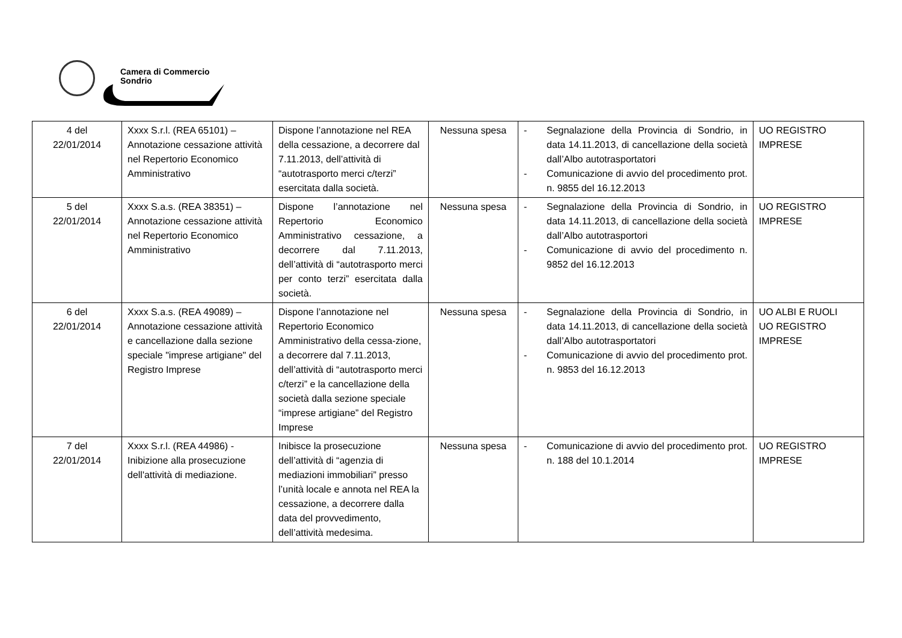Camera di Commercio
Sondrio
| 4 del 22/01/2014 | Xxxx S.r.l. (REA 65101) – Annotazione cessazione attività nel Repertorio Economico Amministrativo | Dispone l’annotazione nel REA della cessazione, a decorrere dal 7.11.2013, dell’attività di “autotrasporto merci c/terzi” esercitata dalla società. | Nessuna spesa | - Segnalazione della Provincia di Sondrio, in data 14.11.2013, di cancellazione della società dall’Albo autotrasportatori - Comunicazione di avvio del procedimento prot. n. 9855 del 16.12.2013 | UO REGISTRO IMPRESE |
| 5 del 22/01/2014 | Xxxx S.a.s. (REA 38351) – Annotazione cessazione attività nel Repertorio Economico Amministrativo | Dispone l’annotazione nel Repertorio Economico Amministrativo cessazione, a decorrere dal 7.11.2013, dell’attività di “autotrasporto merci per conto terzi” esercitata dalla società. | Nessuna spesa | - Segnalazione della Provincia di Sondrio, in data 14.11.2013, di cancellazione della società dall’Albo autotrasportori - Comunicazione di avvio del procedimento n. 9852 del 16.12.2013 | UO REGISTRO IMPRESE |
| 6 del 22/01/2014 | Xxxx S.a.s. (REA 49089) – Annotazione cessazione attività e cancellazione dalla sezione speciale "imprese artigiane" del Registro Imprese | Dispone l’annotazione nel Repertorio Economico Amministrativo della cessa-zione, a decorrere dal 7.11.2013, dell’attività di “autotrasporto merci c/terzi” e la cancellazione della società dalla sezione speciale “imprese artigiane” del Registro Imprese | Nessuna spesa | - Segnalazione della Provincia di Sondrio, in data 14.11.2013, di cancellazione della società dall’Albo autotrasportatori - Comunicazione di avvio del procedimento prot. n. 9853 del 16.12.2013 | UO ALBI E RUOLI UO REGISTRO IMPRESE |
| 7 del 22/01/2014 | Xxxx S.r.l. (REA 44986) - Inibizione alla prosecuzione dell'attività di mediazione. | Inibisce la prosecuzione dell’attività di “agenzia di mediazioni immobiliari” presso l’unità locale e annota nel REA la cessazione, a decorrere dalla data del provvedimento, dell’attività medesima. | Nessuna spesa | - Comunicazione di avvio del procedimento prot. n. 188 del 10.1.2014 | UO REGISTRO IMPRESE |